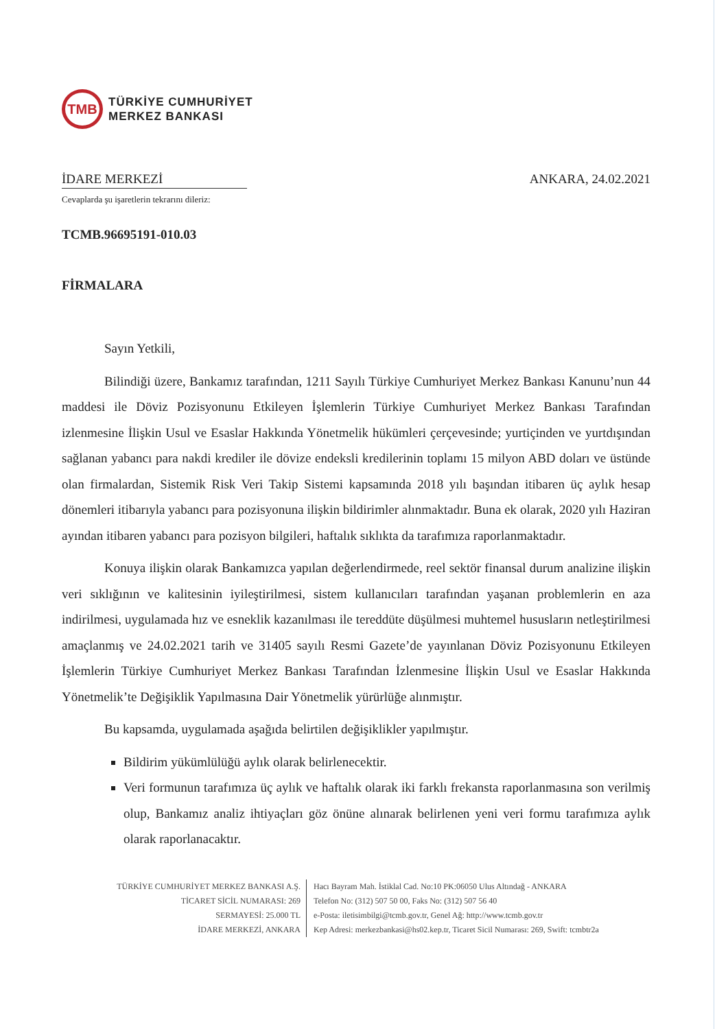TMB
TÜRKİYE CUMHURİYET
MERKEZ BANKASI
İDARE MERKEZİ ANKARA, 24.02.2021
Cevaplarda şu işaretlerin tekrarını dileriz:
TCMB.96695191-010.03
FİRMALARA
Sayın Yetkili,
Bilindiği üzere, Bankamız tarafından, 1211 Sayılı Türkiye Cumhuriyet Merkez Bankası Kanunu’nun 44 maddesi ile Döviz Pozisyonunu Etkileyen İşlemlerin Türkiye Cumhuriyet Merkez Bankası Tarafından izlenmesine İlişkin Usul ve Esaslar Hakkında Yönetmelik hükümleri çerçevesinde; yurtiçinden ve yurtdışından sağlanan yabancı para nakdi krediler ile dövize endeksli kredilerinin toplamı 15 milyon ABD doları ve üstünde olan firmalardan, Sistemik Risk Veri Takip Sistemi kapsamında 2018 yılı başından itibaren üç aylık hesap dönemleri itibarıyla yabancı para pozisyonuna ilişkin bildirimler alınmaktadır. Buna ek olarak, 2020 yılı Haziran ayından itibaren yabancı para pozisyon bilgileri, haftalık sıklıkta da tarafımıza raporlanmaktadır.
Konuya ilişkin olarak Bankamızca yapılan değerlendirmede, reel sektör finansal durum analizine ilişkin veri sıklığının ve kalitesinin iyileştirilmesi, sistem kullanıcıları tarafından yaşanan problemlerin en aza indirilmesi, uygulamada hız ve esneklik kazanılması ile tereddüte düşülmesi muhtemel hususların netleştirilmesi amaçlanmış ve 24.02.2021 tarih ve 31405 sayılı Resmi Gazete’de yayınlanan Döviz Pozisyonunu Etkileyen İşlemlerin Türkiye Cumhuriyet Merkez Bankası Tarafından İzlenmesine İlişkin Usul ve Esaslar Hakkında Yönetmelik’te Değişiklik Yapılmasına Dair Yönetmelik yürürlüğe alınmıştır.
Bu kapsamda, uygulamada aşağıda belirtilen değişiklikler yapılmıştır.
Bildirim yükümlülüğü aylık olarak belirlenecektir.
Veri formunun tarafımıza üç aylık ve haftalık olarak iki farklı frekansta raporlanmasına son verilmiş olup, Bankamız analiz ihtiyaçları göz önüne alınarak belirlenen yeni veri formu tarafımıza aylık olarak raporlanacaktır.
TÜRKİYE CUMHURİYET MERKEZ BANKASI A.Ş.
TİCARET SİCİL NUMARASI: 269
SERMAYESİ: 25.000 TL
İDARE MERKEZİ, ANKARA
Hacı Bayram Mah. İstiklal Cad. No:10 PK:06050 Ulus Altındağ - ANKARA
Telefon No: (312) 507 50 00, Faks No: (312) 507 56 40
e-Posta: iletisimbilgi@tcmb.gov.tr, Genel Ağ: http://www.tcmb.gov.tr
Kep Adresi: merkezbankasi@hs02.kep.tr, Ticaret Sicil Numarası: 269, Swift: tcmbtr2a